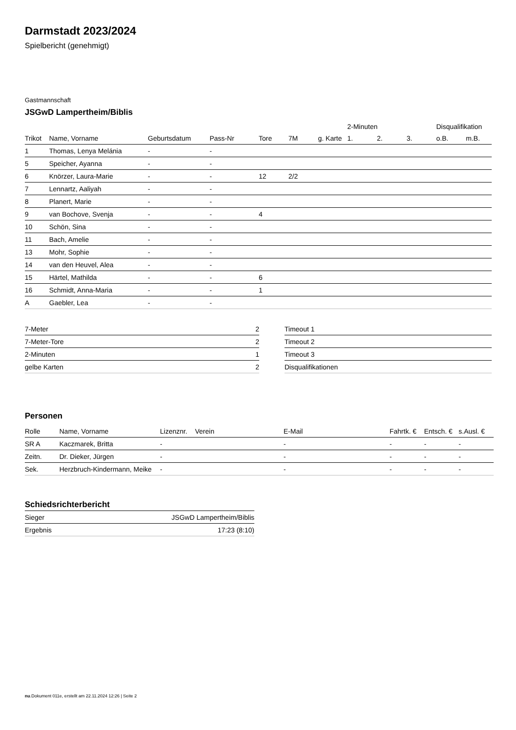Darmstadt 2023/2024
Spielbericht (genehmigt)
Gastmannschaft
JSGwD Lampertheim/Biblis
| | | | | | | | 2-Minuten | | | Disqualifikation | |
| --- | --- | --- | --- | --- | --- | --- | --- | --- | --- | --- | --- |
| Trikot | Name, Vorname | Geburtsdatum | Pass-Nr | Tore | 7M | g. Karte | 1. | 2. | 3. | o.B. | m.B. |
| 1 | Thomas, Lenya Melánia | - | - | | | | | | | | |
| 5 | Speicher, Ayanna | - | - | | | | | | | | |
| 6 | Knörzer, Laura-Marie | - | - | 12 | 2/2 | | | | | | |
| 7 | Lennartz, Aaliyah | - | - | | | | | | | | |
| 8 | Planert, Marie | - | - | | | | | | | | |
| 9 | van Bochove, Svenja | - | - | 4 | | | | | | | |
| 10 | Schön, Sina | - | - | | | | | | | | |
| 11 | Bach, Amelie | - | - | | | | | | | | |
| 13 | Mohr, Sophie | - | - | | | | | | | | |
| 14 | van den Heuvel, Alea | - | - | | | | | | | | |
| 15 | Härtel, Mathilda | - | - | 6 | | | | | | | |
| 16 | Schmidt, Anna-Maria | - | - | 1 | | | | | | | |
| A | Gaebler, Lea | - | - | | | | | | | | |
| 7-Meter | 2 |
| 7-Meter-Tore | 2 |
| 2-Minuten | 1 |
| gelbe Karten | 2 |
| Timeout 1 |
| Timeout 2 |
| Timeout 3 |
| Disqualifikationen |
Personen
| Rolle | Name, Vorname | Lizenznr. | Verein | E-Mail | Fahrtk. € | Entsch. € | s.Ausl. € |
| --- | --- | --- | --- | --- | --- | --- | --- |
| SR A | Kaczmarek, Britta | - | | - | - | - | - |
| Zeitn. | Dr. Dieker, Jürgen | - | | - | - | - | - |
| Sek. | Herzbruch-Kindermann, Meike | - | | - | - | - | - |
Schiedsrichterbericht
| Sieger | JSGwD Lampertheim/Biblis |
| Ergebnis | 17:23 (8:10) |
nu.Dokument 011e, erstellt am 22.11.2024 12:26 | Seite 2